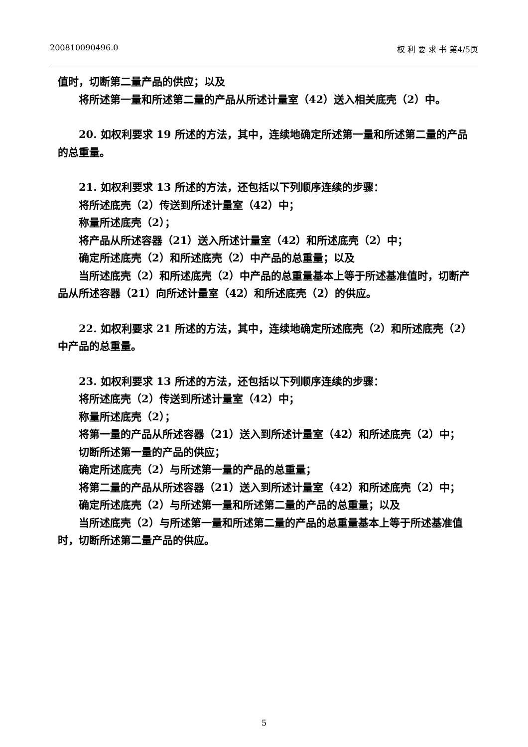200810090496.0 权 利 要 求 书 第4/5页
值时，切断第二量产品的供应；以及
将所述第一量和所述第二量的产品从所述计量室（42）送入相关底壳（2）中。
20. 如权利要求 19 所述的方法，其中，连续地确定所述第一量和所述第二量的产品的总重量。
21. 如权利要求 13 所述的方法，还包括以下列顺序连续的步骤：
将所述底壳（2）传送到所述计量室（42）中；
称量所述底壳（2）；
将产品从所述容器（21）送入所述计量室（42）和所述底壳（2）中；
确定所述底壳（2）和所述底壳（2）中产品的总重量；以及
当所述底壳（2）和所述底壳（2）中产品的总重量基本上等于所述基准值时，切断产品从所述容器（21）向所述计量室（42）和所述底壳（2）的供应。
22. 如权利要求 21 所述的方法，其中，连续地确定所述底壳（2）和所述底壳（2）中产品的总重量。
23. 如权利要求 13 所述的方法，还包括以下列顺序连续的步骤：
将所述底壳（2）传送到所述计量室（42）中；
称量所述底壳（2）；
将第一量的产品从所述容器（21）送入到所述计量室（42）和所述底壳（2）中；
切断所述第一量的产品的供应；
确定所述底壳（2）与所述第一量的产品的总重量；
将第二量的产品从所述容器（21）送入到所述计量室（42）和所述底壳（2）中；
确定所述底壳（2）与所述第一量和所述第二量的产品的总重量；以及
当所述底壳（2）与所述第一量和所述第二量的产品的总重量基本上等于所述基准值时，切断所述第二量产品的供应。
5